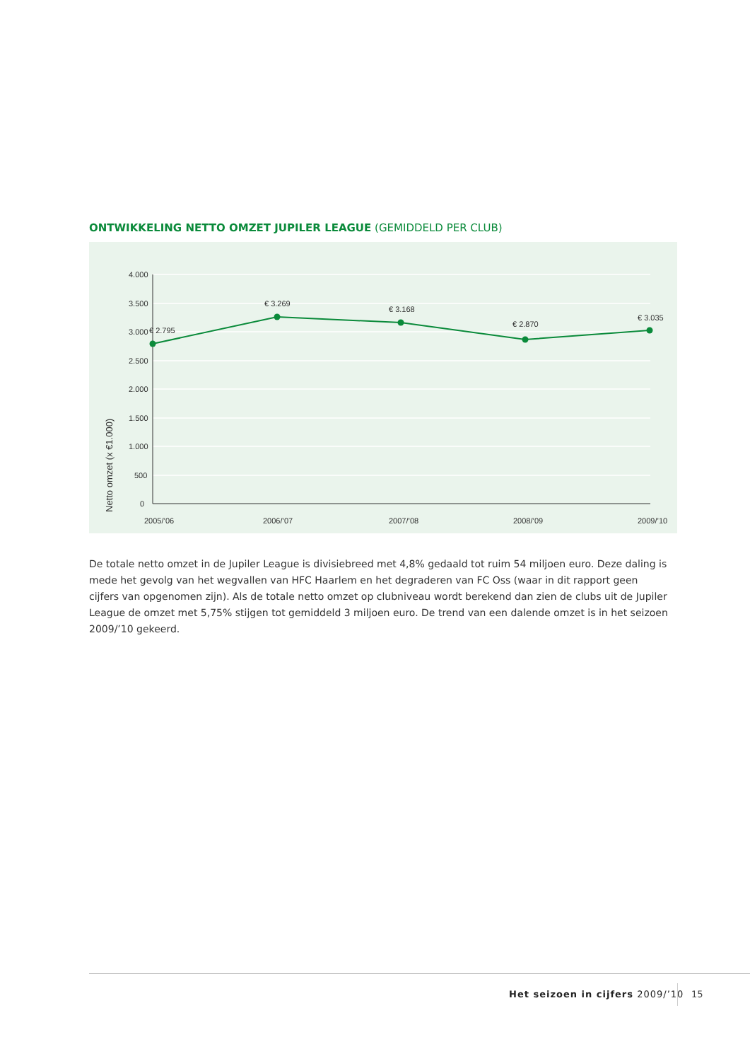ONTWIKKELING NETTO OMZET JUPILER LEAGUE (GEMIDDELD PER CLUB)
4.000
3.500
3.000
2.500
2.000
1.500
1.000
500
0
Netto omzet (x €1.000)
€ 2.795
€ 3.269
€ 3.168
€ 2.870
€ 3.035
2005/’06
2006/’07
2007/’08
2008/’09
2009/’10
De totale netto omzet in de Jupiler League is divisiebreed met 4,8% gedaald tot ruim 54 miljoen euro. Deze daling is mede het gevolg van het wegvallen van HFC Haarlem en het degraderen van FC Oss (waar in dit rapport geen cijfers van opgenomen zijn). Als de totale netto omzet op clubniveau wordt berekend dan zien de clubs uit de Jupiler League de omzet met 5,75% stijgen tot gemiddeld 3 miljoen euro. De trend van een dalende omzet is in het seizoen 2009/’10 gekeerd.
Het seizoen in cijfers 2009/’10
15